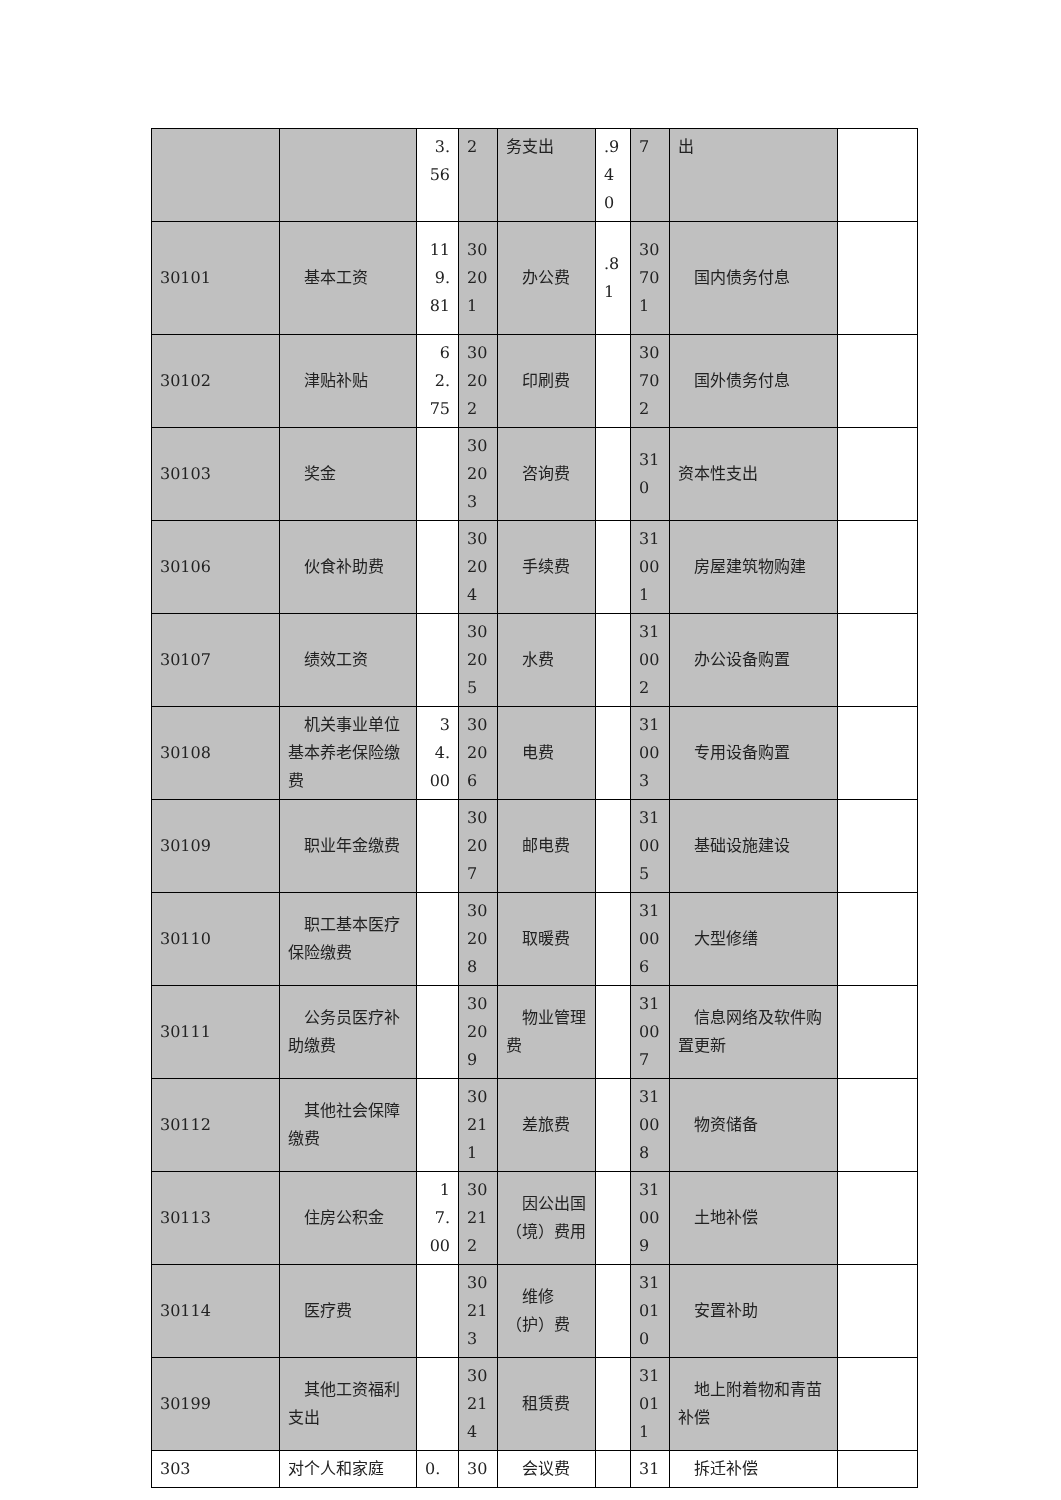| | | 3.56 | 2 | 务支出 | .940 | 7 | 出 | |
| 30101 | 基本工资 | 119.81 | 30201 | 办公费 | .81 | 30701 | 国内债务付息 | |
| 30102 | 津贴补贴 | 62.75 | 30202 | 印刷费 | | 30702 | 国外债务付息 | |
| 30103 | 奖金 | | 30203 | 咨询费 | | 310 | 资本性支出 | |
| 30106 | 伙食补助费 | | 30204 | 手续费 | | 31001 | 房屋建筑物购建 | |
| 30107 | 绩效工资 | | 30205 | 水费 | | 31002 | 办公设备购置 | |
| 30108 | 机关事业单位基本养老保险缴费 | 34.00 | 30206 | 电费 | | 31003 | 专用设备购置 | |
| 30109 | 职业年金缴费 | | 30207 | 邮电费 | | 31005 | 基础设施建设 | |
| 30110 | 职工基本医疗保险缴费 | | 30208 | 取暖费 | | 31006 | 大型修缮 | |
| 30111 | 公务员医疗补助缴费 | | 30209 | 物业管理费 | | 31007 | 信息网络及软件购置更新 | |
| 30112 | 其他社会保障缴费 | | 30211 | 差旅费 | | 31008 | 物资储备 | |
| 30113 | 住房公积金 | 17.00 | 30212 | 因公出国（境）费用 | | 31009 | 土地补偿 | |
| 30114 | 医疗费 | | 30213 | 维修（护）费 | | 31010 | 安置补助 | |
| 30199 | 其他工资福利支出 | | 30214 | 租赁费 | | 31011 | 地上附着物和青苗补偿 | |
| 303 | 对个人和家庭 | 0. | 30 | 会议费 | | 31 | 拆迁补偿 | |